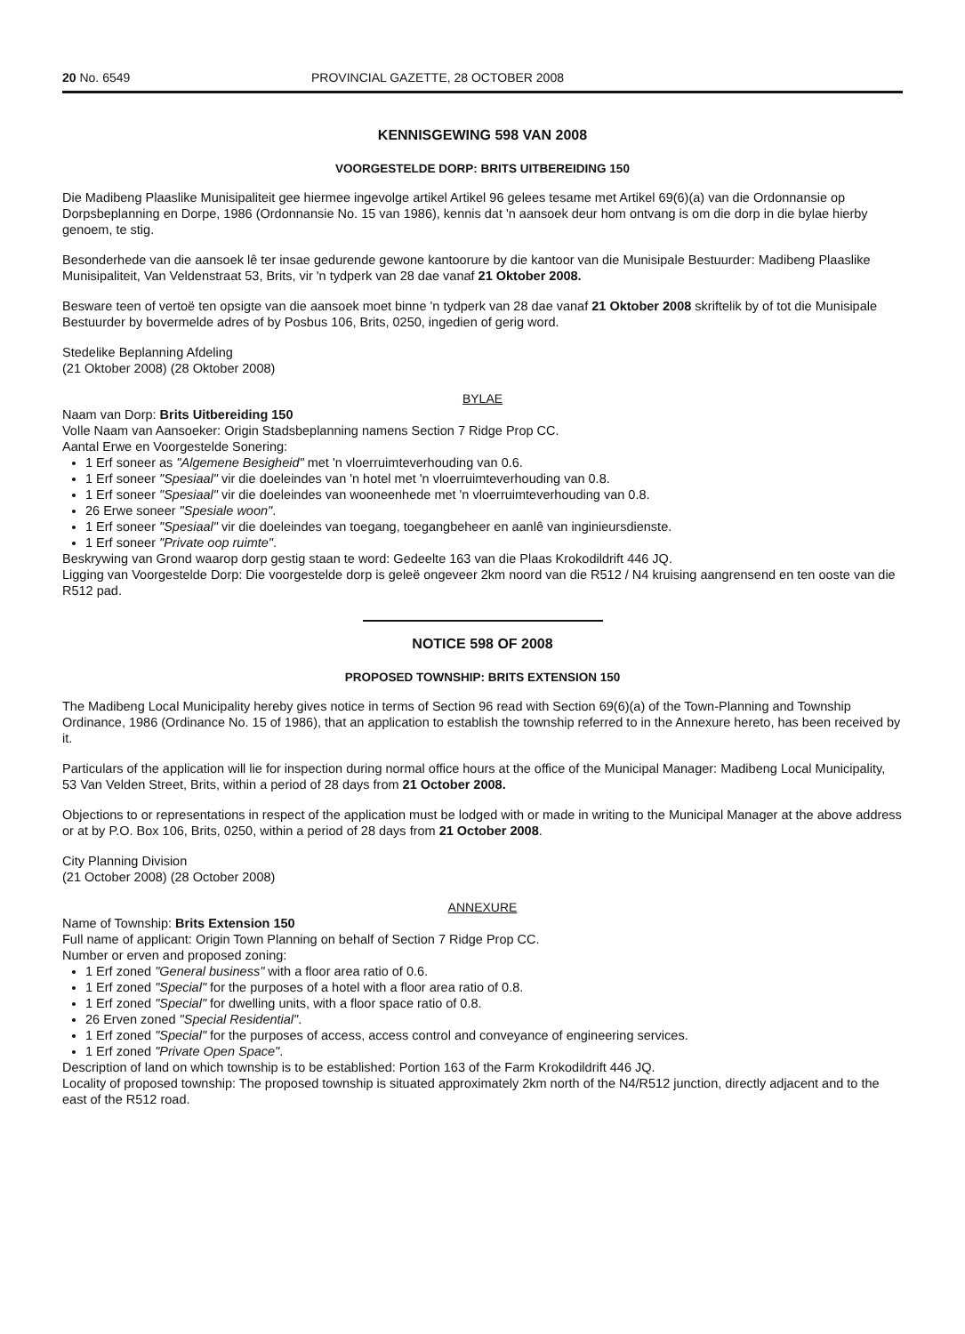20 No. 6549 PROVINCIAL GAZETTE, 28 OCTOBER 2008
KENNISGEWING 598 VAN 2008
VOORGESTELDE DORP: BRITS UITBEREIDING 150
Die Madibeng Plaaslike Munisipaliteit gee hiermee ingevolge artikel Artikel 96 gelees tesame met Artikel 69(6)(a) van die Ordonnansie op Dorpsbeplanning en Dorpe, 1986 (Ordonnansie No. 15 van 1986), kennis dat 'n aansoek deur hom ontvang is om die dorp in die bylae hierby genoem, te stig.
Besonderhede van die aansoek lê ter insae gedurende gewone kantoorure by die kantoor van die Munisipale Bestuurder: Madibeng Plaaslike Munisipaliteit, Van Veldenstraat 53, Brits, vir 'n tydperk van 28 dae vanaf 21 Oktober 2008.
Besware teen of vertoë ten opsigte van die aansoek moet binne 'n tydperk van 28 dae vanaf 21 Oktober 2008 skriftelik by of tot die Munisipale Bestuurder by bovermelde adres of by Posbus 106, Brits, 0250, ingedien of gerig word.
Stedelike Beplanning Afdeling
(21 Oktober 2008) (28 Oktober 2008)
BYLAE
Naam van Dorp: Brits Uitbereiding 150
Volle Naam van Aansoeker: Origin Stadsbeplanning namens Section 7 Ridge Prop CC.
Aantal Erwe en Voorgestelde Sonering:
1 Erf soneer as "Algemene Besigheid" met 'n vloerruimteverhouding van 0.6.
1 Erf soneer "Spesiaal" vir die doeleindes van 'n hotel met 'n vloerruimteverhouding van 0.8.
1 Erf soneer "Spesiaal" vir die doeleindes van wooneenhede met 'n vloerruimteverhouding van 0.8.
26 Erwe soneer "Spesiale woon".
1 Erf soneer "Spesiaal" vir die doeleindes van toegang, toegangbeheer en aanlê van inginieursdienste.
1 Erf soneer "Private oop ruimte".
Beskrywing van Grond waarop dorp gestig staan te word: Gedeelte 163 van die Plaas Krokodildrift 446 JQ.
Ligging van Voorgestelde Dorp: Die voorgestelde dorp is geleë ongeveer 2km noord van die R512 / N4 kruising aangrensend en ten ooste van die R512 pad.
NOTICE 598 OF 2008
PROPOSED TOWNSHIP: BRITS EXTENSION 150
The Madibeng Local Municipality hereby gives notice in terms of Section 96 read with Section 69(6)(a) of the Town-Planning and Township Ordinance, 1986 (Ordinance No. 15 of 1986), that an application to establish the township referred to in the Annexure hereto, has been received by it.
Particulars of the application will lie for inspection during normal office hours at the office of the Municipal Manager: Madibeng Local Municipality, 53 Van Velden Street, Brits, within a period of 28 days from 21 October 2008.
Objections to or representations in respect of the application must be lodged with or made in writing to the Municipal Manager at the above address or at by P.O. Box 106, Brits, 0250, within a period of 28 days from 21 October 2008.
City Planning Division
(21 October 2008) (28 October 2008)
ANNEXURE
Name of Township: Brits Extension 150
Full name of applicant: Origin Town Planning on behalf of Section 7 Ridge Prop CC.
Number or erven and proposed zoning:
1 Erf zoned "General business" with a floor area ratio of 0.6.
1 Erf zoned "Special" for the purposes of a hotel with a floor area ratio of 0.8.
1 Erf zoned "Special" for dwelling units, with a floor space ratio of 0.8.
26 Erven zoned "Special Residential".
1 Erf zoned "Special" for the purposes of access, access control and conveyance of engineering services.
1 Erf zoned "Private Open Space".
Description of land on which township is to be established: Portion 163 of the Farm Krokodildrift 446 JQ.
Locality of proposed township: The proposed township is situated approximately 2km north of the N4/R512 junction, directly adjacent and to the east of the R512 road.